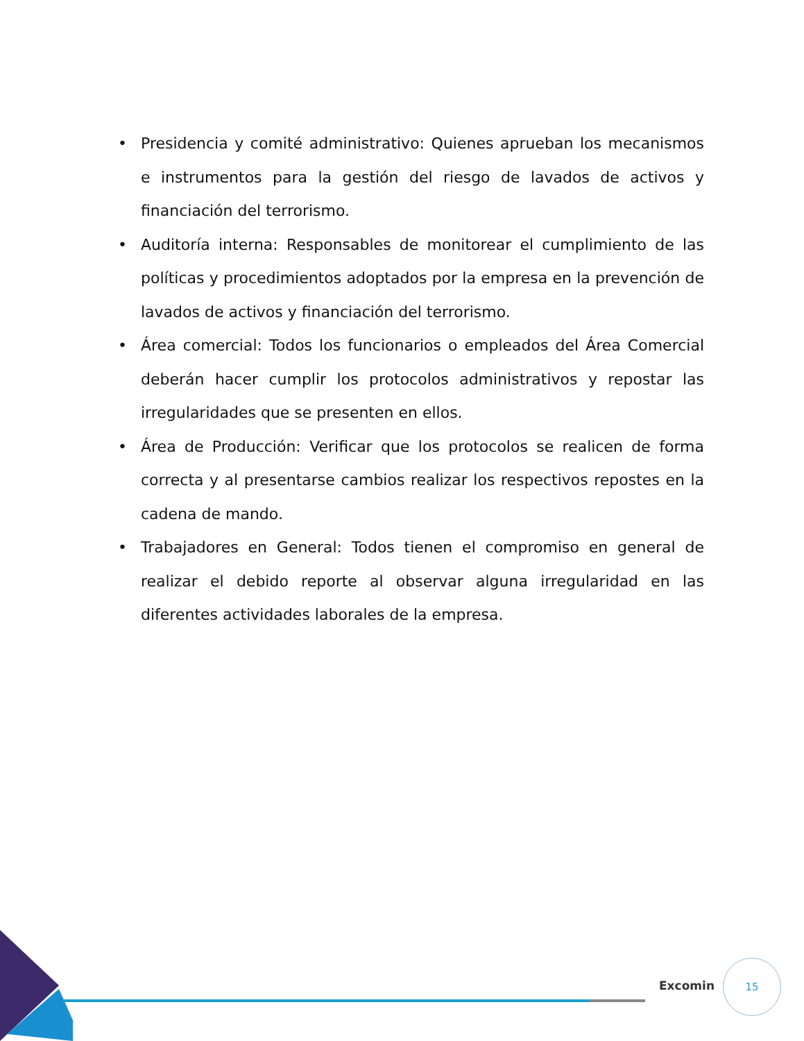• Presidencia y comité administrativo: Quienes aprueban los mecanismos e instrumentos para la gestión del riesgo de lavados de activos y financiación del terrorismo.
• Auditoría interna: Responsables de monitorear el cumplimiento de las políticas y procedimientos adoptados por la empresa en la prevención de lavados de activos y financiación del terrorismo.
• Área comercial: Todos los funcionarios o empleados del Área Comercial deberán hacer cumplir los protocolos administrativos y repostar las irregularidades que se presenten en ellos.
• Área de Producción: Verificar que los protocolos se realicen de forma correcta y al presentarse cambios realizar los respectivos repostes en la cadena de mando.
• Trabajadores en General: Todos tienen el compromiso en general de realizar el debido reporte al observar alguna irregularidad en las diferentes actividades laborales de la empresa.
Excomin
15